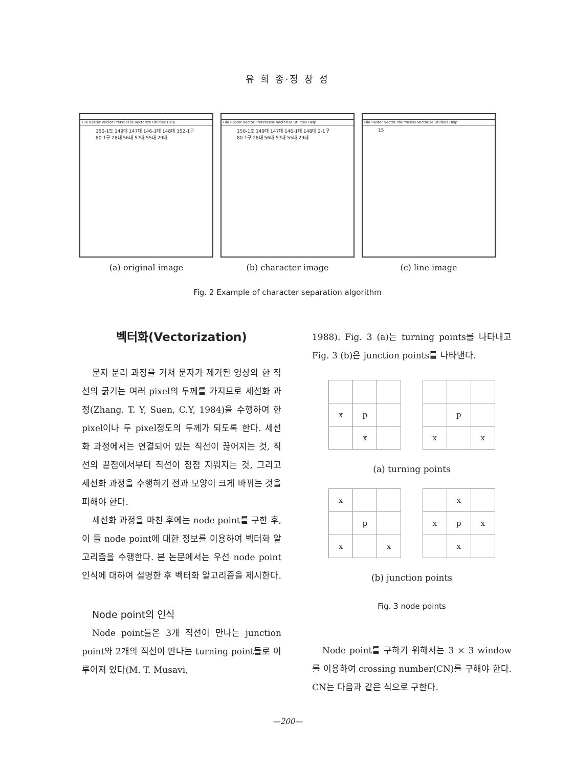유 희 종·정 창 성
File Raster Vector PreProcess Vectorize Utilities Help
150-1도 149대 147대 146-1대 148대 152-1구 80-1구 28대 56대 57대 55대 29대
(a) original image
File Raster Vector PreProcess Vectorize Utilities Help
150-1도 149대 147대 146-1대 148대 2-1구 80-1구 28대 56대 57대 55대 29대
(b) character image
File Raster Vector PreProcess Vectorize Utilities Help
15
(c) line image
Fig. 2 Example of character separation algorithm
벡터화(Vectorization)
문자 분리 과정을 거쳐 문자가 제거된 영상의 한 직선의 굵기는 여러 pixel의 두께를 가지므로 세선화 과정(Zhang. T. Y, Suen, C.Y, 1984)을 수행하여 한 pixel이나 두 pixel정도의 두께가 되도록 한다. 세선화 과정에서는 연결되어 있는 직선이 끊어지는 것, 직선의 끝점에서부터 직선이 점점 지워지는 것, 그리고 세선화 과정을 수행하기 전과 모양이 크게 바뀌는 것을 피해야 한다.
세선화 과정을 마친 후에는 node point를 구한 후, 이 들 node point에 대한 정보를 이용하여 벡터화 알고리즘을 수행한다. 본 논문에서는 우선 node point 인식에 대하여 설명한 후 벡터화 알고리즘을 제시한다.
Node point의 인식
Node point들은 3개 직선이 만나는 junction point와 2개의 직선이 만나는 turning point들로 이루어져 있다(M. T. Musavi,
1988). Fig. 3 (a)는 turning points를 나타내고 Fig. 3 (b)은 junction points를 나타낸다.
| x | p | |
| | x | |
| | p | |
| x | | x |
(a) turning points
| x | | |
| | p | |
| x | | x |
| | x | |
| x | p | x |
| | x | |
(b) junction points
Fig. 3 node points
Node point를 구하기 위해서는 3 × 3 window를 이용하여 crossing number(CN)를 구해야 한다. CN는 다음과 같은 식으로 구한다.
—200—